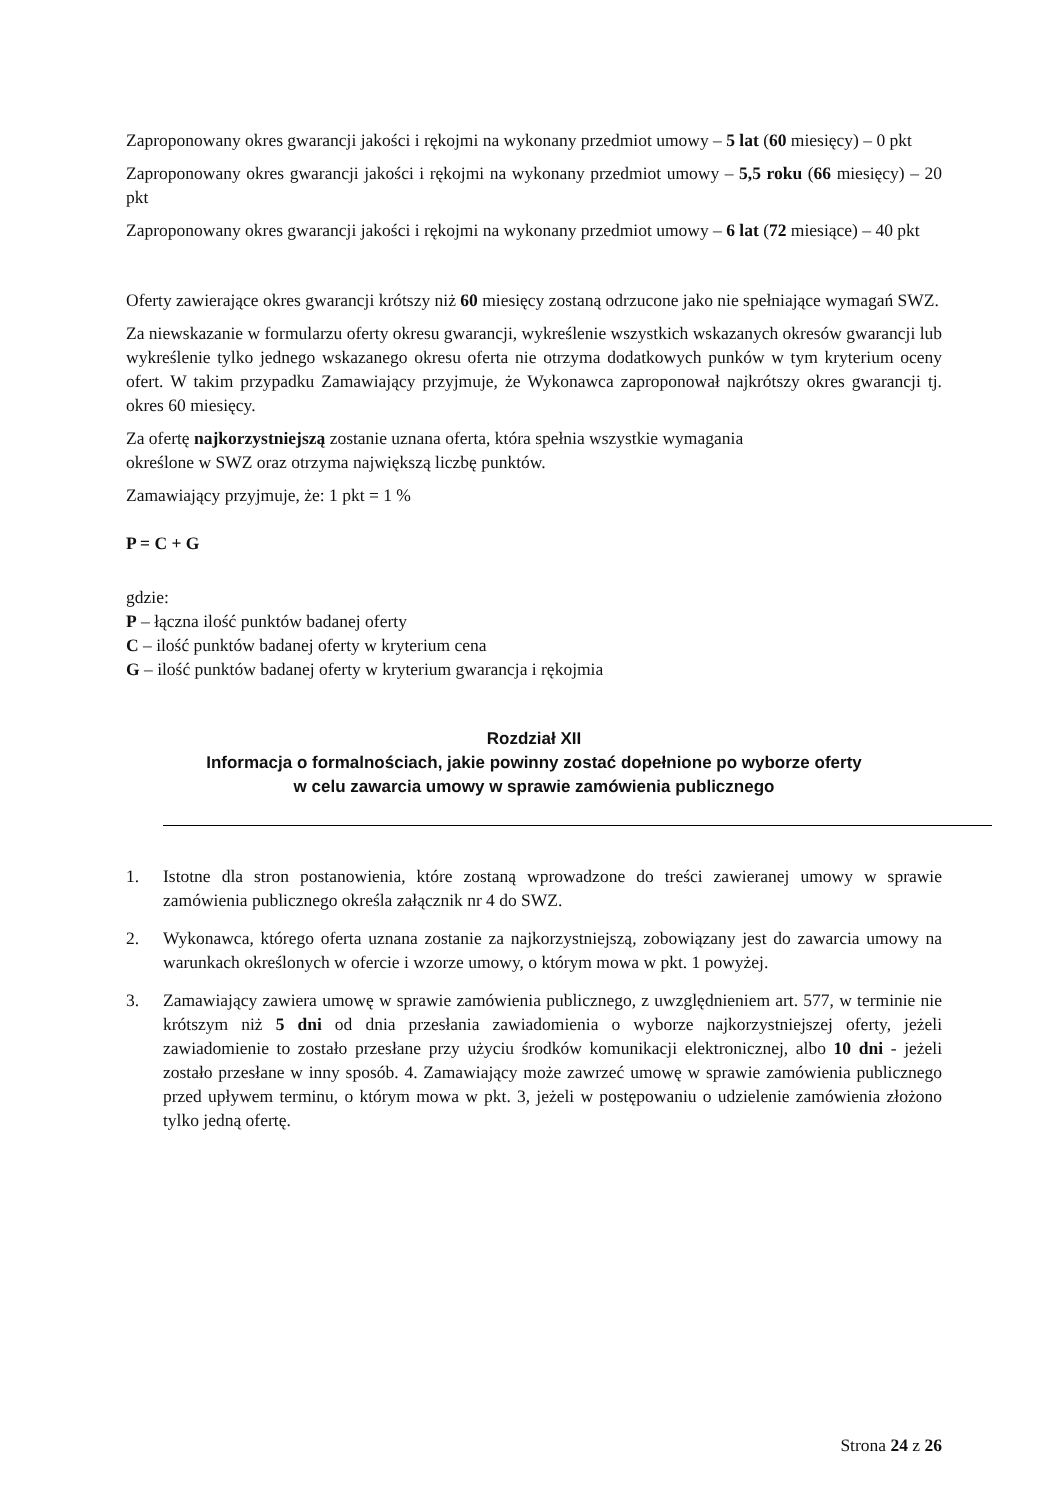Zaproponowany okres gwarancji jakości i rękojmi na wykonany przedmiot umowy – 5 lat (60 miesięcy) – 0 pkt
Zaproponowany okres gwarancji jakości i rękojmi na wykonany przedmiot umowy – 5,5 roku (66 miesięcy) – 20 pkt
Zaproponowany okres gwarancji jakości i rękojmi na wykonany przedmiot umowy – 6 lat (72 miesiące) – 40 pkt
Oferty zawierające okres gwarancji krótszy niż 60 miesięcy zostaną odrzucone jako nie spełniające wymagań SWZ.
Za niewskazanie w formularzu oferty okresu gwarancji, wykreślenie wszystkich wskazanych okresów gwarancji lub wykreślenie tylko jednego wskazanego okresu oferta nie otrzyma dodatkowych punków w tym kryterium oceny ofert. W takim przypadku Zamawiający przyjmuje, że Wykonawca zaproponował najkrótszy okres gwarancji tj. okres 60 miesięcy.
Za ofertę najkorzystniejszą zostanie uznana oferta, która spełnia wszystkie wymagania
określone w SWZ oraz otrzyma największą liczbę punktów.
Zamawiający przyjmuje, że: 1 pkt = 1 %
P = C + G
gdzie:
P – łączna ilość punktów badanej oferty
C – ilość punktów badanej oferty w kryterium cena
G – ilość punktów badanej oferty w kryterium gwarancja i rękojmia
Rozdział XII
Informacja o formalnościach, jakie powinny zostać dopełnione po wyborze oferty
w celu zawarcia umowy w sprawie zamówienia publicznego
1. Istotne dla stron postanowienia, które zostaną wprowadzone do treści zawieranej umowy w sprawie zamówienia publicznego określa załącznik nr 4 do SWZ.
2. Wykonawca, którego oferta uznana zostanie za najkorzystniejszą, zobowiązany jest do zawarcia umowy na warunkach określonych w ofercie i wzorze umowy, o którym mowa w pkt. 1 powyżej.
3. Zamawiający zawiera umowę w sprawie zamówienia publicznego, z uwzględnieniem art. 577, w terminie nie krótszym niż 5 dni od dnia przesłania zawiadomienia o wyborze najkorzystniejszej oferty, jeżeli zawiadomienie to zostało przesłane przy użyciu środków komunikacji elektronicznej, albo 10 dni - jeżeli zostało przesłane w inny sposób. 4. Zamawiający może zawrzeć umowę w sprawie zamówienia publicznego przed upływem terminu, o którym mowa w pkt. 3, jeżeli w postępowaniu o udzielenie zamówienia złożono tylko jedną ofertę.
Strona 24 z 26